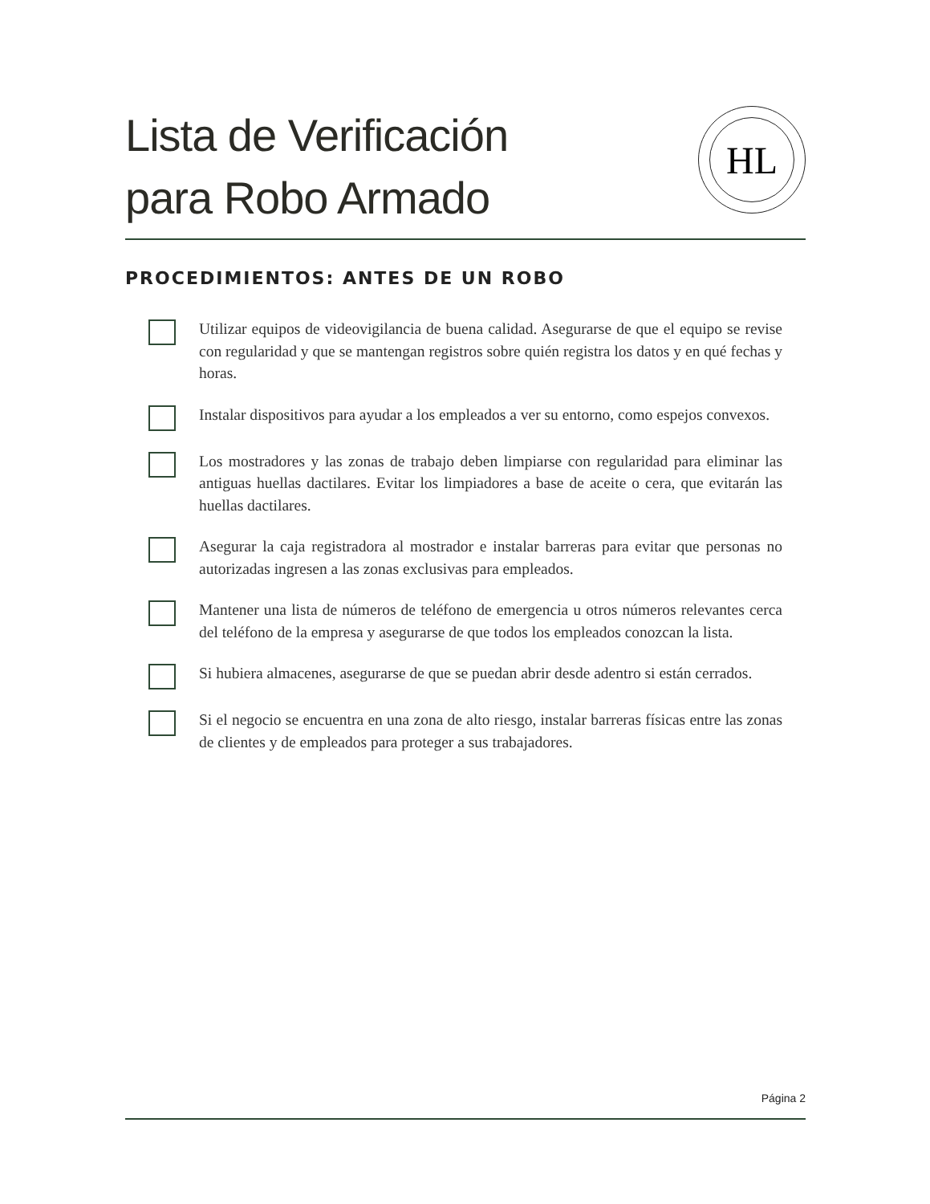Lista de Verificación
para Robo Armado
HL
PROCEDIMIENTOS: ANTES DE UN ROBO
Utilizar equipos de videovigilancia de buena calidad. Asegurarse de que el equipo se revise con regularidad y que se mantengan registros sobre quién registra los datos y en qué fechas y horas.
Instalar dispositivos para ayudar a los empleados a ver su entorno, como espejos convexos.
Los mostradores y las zonas de trabajo deben limpiarse con regularidad para eliminar las antiguas huellas dactilares. Evitar los limpiadores a base de aceite o cera, que evitarán las huellas dactilares.
Asegurar la caja registradora al mostrador e instalar barreras para evitar que personas no autorizadas ingresen a las zonas exclusivas para empleados.
Mantener una lista de números de teléfono de emergencia u otros números relevantes cerca del teléfono de la empresa y asegurarse de que todos los empleados conozcan la lista.
Si hubiera almacenes, asegurarse de que se puedan abrir desde adentro si están cerrados.
Si el negocio se encuentra en una zona de alto riesgo, instalar barreras físicas entre las zonas de clientes y de empleados para proteger a sus trabajadores.
Página 2